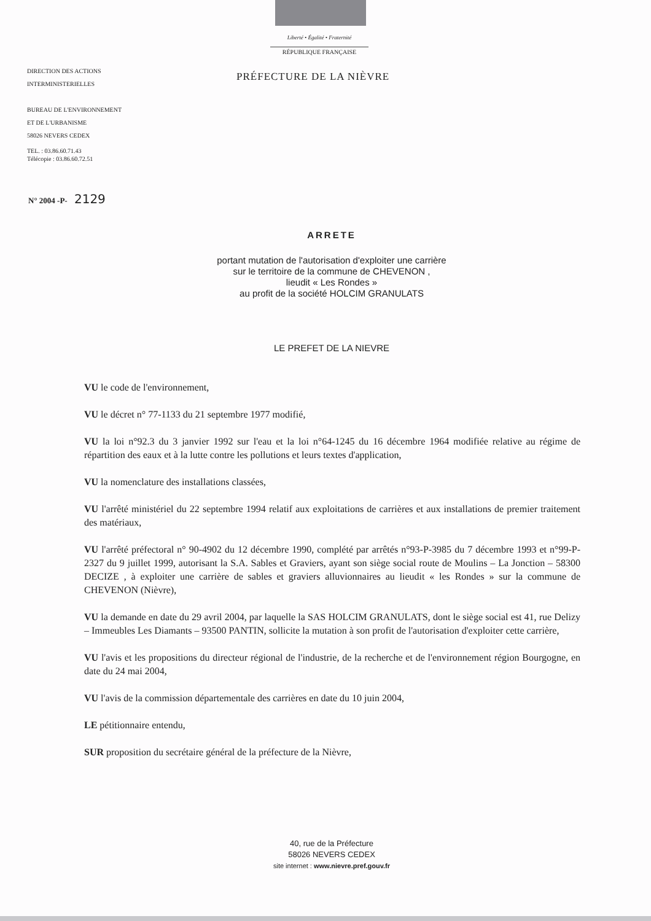Liberté • Égalité • Fraternité
RÉPUBLIQUE FRANÇAISE
DIRECTION DES ACTIONS
INTERMINISTERIELLES
BUREAU DE L'ENVIRONNEMENT
ET DE L'URBANISME
58026 NEVERS CEDEX
TEL. : 03.86.60.71.43
Télécopie : 03.86.60.72.51
PRÉFECTURE DE LA NIÈVRE
N° 2004 -P- 2129
ARRETE
portant mutation de l'autorisation d'exploiter une carrière
sur le territoire de la commune de CHEVENON ,
lieudit « Les Rondes »
au profit de la société HOLCIM GRANULATS
LE PREFET DE LA NIEVRE
VU le code de l'environnement,
VU le décret n° 77-1133 du 21 septembre 1977 modifié,
VU la loi n°92.3 du 3 janvier 1992 sur l'eau et la loi n°64-1245 du 16 décembre 1964 modifiée relative au régime de répartition des eaux et à la lutte contre les pollutions et leurs textes d'application,
VU la nomenclature des installations classées,
VU l'arrêté ministériel du 22 septembre 1994 relatif aux exploitations de carrières et aux installations de premier traitement des matériaux,
VU l'arrêté préfectoral n° 90-4902 du 12 décembre 1990, complété par arrêtés n°93-P-3985 du 7 décembre 1993 et n°99-P-2327 du 9 juillet 1999, autorisant la S.A. Sables et Graviers, ayant son siège social route de Moulins – La Jonction – 58300 DECIZE , à exploiter une carrière de sables et graviers alluvionnaires au lieudit « les Rondes » sur la commune de CHEVENON (Nièvre),
VU la demande en date du 29 avril 2004, par laquelle la SAS HOLCIM GRANULATS, dont le siège social est 41, rue Delizy – Immeubles Les Diamants – 93500 PANTIN, sollicite la mutation à son profit de l'autorisation d'exploiter cette carrière,
VU l'avis et les propositions du directeur régional de l'industrie, de la recherche et de l'environnement région Bourgogne, en date du 24 mai 2004,
VU l'avis de la commission départementale des carrières en date du 10 juin 2004,
LE pétitionnaire entendu,
SUR proposition du secrétaire général de la préfecture de la Nièvre,
40, rue de la Préfecture
58026 NEVERS CEDEX
site internet : www.nievre.pref.gouv.fr